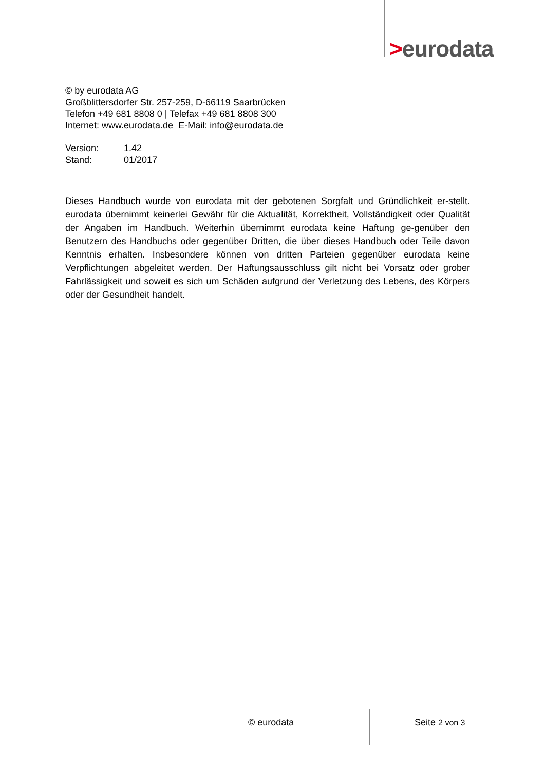>eurodata
© by eurodata AG
Großblittersdorfer Str. 257-259, D-66119 Saarbrücken
Telefon +49 681 8808 0 | Telefax +49 681 8808 300
Internet: www.eurodata.de E-Mail: info@eurodata.de
Version: 1.42
Stand: 01/2017
Dieses Handbuch wurde von eurodata mit der gebotenen Sorgfalt und Gründlichkeit er-stellt. eurodata übernimmt keinerlei Gewähr für die Aktualität, Korrektheit, Vollständigkeit oder Qualität der Angaben im Handbuch. Weiterhin übernimmt eurodata keine Haftung ge-genüber den Benutzern des Handbuchs oder gegenüber Dritten, die über dieses Handbuch oder Teile davon Kenntnis erhalten. Insbesondere können von dritten Parteien gegenüber eurodata keine Verpflichtungen abgeleitet werden. Der Haftungsausschluss gilt nicht bei Vorsatz oder grober Fahrlässigkeit und soweit es sich um Schäden aufgrund der Verletzung des Lebens, des Körpers oder der Gesundheit handelt.
© eurodata Seite 2 von 3